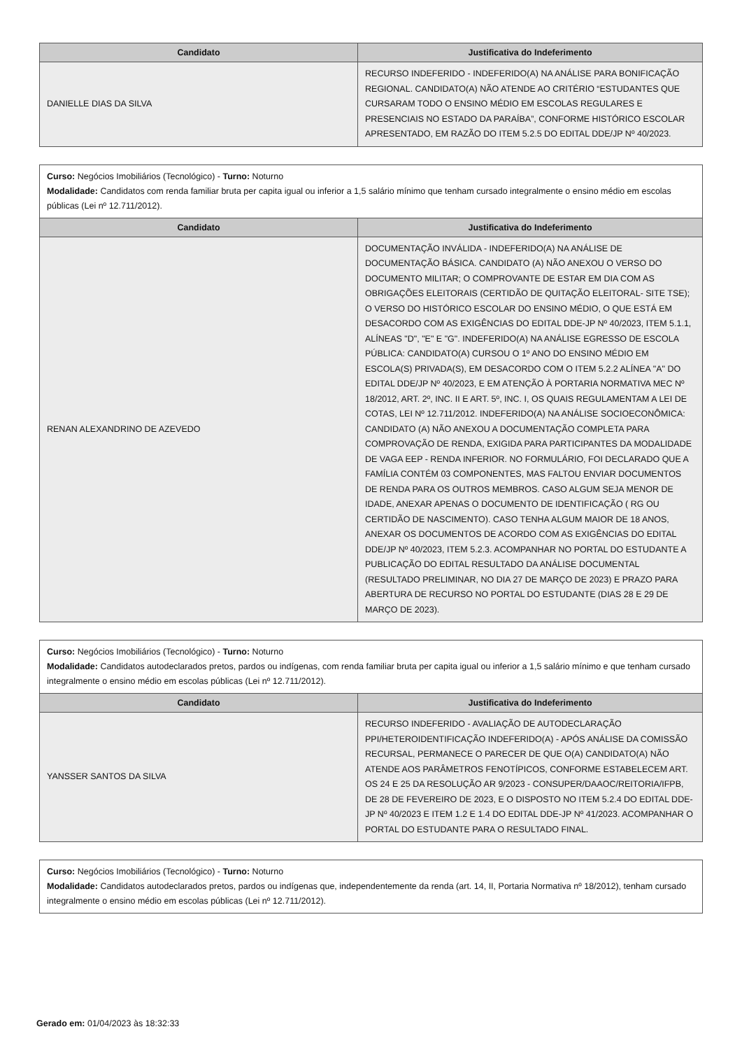| Candidato | Justificativa do Indeferimento |
| --- | --- |
| DANIELLE DIAS DA SILVA | RECURSO INDEFERIDO - INDEFERIDO(A) NA ANÁLISE PARA BONIFICAÇÃO REGIONAL. CANDIDATO(A) NÃO ATENDE AO CRITÉRIO “ESTUDANTES QUE CURSARAM TODO O ENSINO MÉDIO EM ESCOLAS REGULARES E PRESENCIAIS NO ESTADO DA PARAÍBA”, CONFORME HISTÓRICO ESCOLAR APRESENTADO, EM RAZÃO DO ITEM 5.2.5 DO EDITAL DDE/JP Nº 40/2023. |
| Curso: Negócios Imobiliários (Tecnológico) - Turno: Noturno Modalidade: Candidatos com renda familiar bruta per capita igual ou inferior a 1,5 salário mínimo que tenham cursado integralmente o ensino médio em escolas públicas (Lei nº 12.711/2012). | |
| Candidato | Justificativa do Indeferimento |
| RENAN ALEXANDRINO DE AZEVEDO | DOCUMENTAÇÃO INVÁLIDA - INDEFERIDO(A) NA ANÁLISE DE DOCUMENTAÇÃO BÁSICA. CANDIDATO (A) NÃO ANEXOU O VERSO DO DOCUMENTO MILITAR; O COMPROVANTE DE ESTAR EM DIA COM AS OBRIGAÇÕES ELEITORAIS (CERTIDÃO DE QUITAÇÃO ELEITORAL- SITE TSE); O VERSO DO HISTÓRICO ESCOLAR DO ENSINO MÉDIO, O QUE ESTÁ EM DESACORDO COM AS EXIGÊNCIAS DO EDITAL DDE-JP Nº 40/2023, ITEM 5.1.1, ALÍNEAS "D", "E" E "G". INDEFERIDO(A) NA ANÁLISE EGRESSO DE ESCOLA PÚBLICA: CANDIDATO(A) CURSOU O 1º ANO DO ENSINO MÉDIO EM ESCOLA(S) PRIVADA(S), EM DESACORDO COM O ITEM 5.2.2 ALÍNEA "A" DO EDITAL DDE/JP Nº 40/2023, E EM ATENÇÃO À PORTARIA NORMATIVA MEC Nº 18/2012, ART. 2º, INC. II E ART. 5º, INC. I, OS QUAIS REGULAMENTAM A LEI DE COTAS, LEI Nº 12.711/2012. INDEFERIDO(A) NA ANÁLISE SOCIOECONÔMICA: CANDIDATO (A) NÃO ANEXOU A DOCUMENTAÇÃO COMPLETA PARA COMPROVAÇÃO DE RENDA, EXIGIDA PARA PARTICIPANTES DA MODALIDADE DE VAGA EEP - RENDA INFERIOR. NO FORMULÁRIO, FOI DECLARADO QUE A FAMÍLIA CONTÉM 03 COMPONENTES, MAS FALTOU ENVIAR DOCUMENTOS DE RENDA PARA OS OUTROS MEMBROS. CASO ALGUM SEJA MENOR DE IDADE, ANEXAR APENAS O DOCUMENTO DE IDENTIFICAÇÃO ( RG OU CERTIDÃO DE NASCIMENTO). CASO TENHA ALGUM MAIOR DE 18 ANOS, ANEXAR OS DOCUMENTOS DE ACORDO COM AS EXIGÊNCIAS DO EDITAL DDE/JP Nº 40/2023, ITEM 5.2.3. ACOMPANHAR NO PORTAL DO ESTUDANTE A PUBLICAÇÃO DO EDITAL RESULTADO DA ANÁLISE DOCUMENTAL (RESULTADO PRELIMINAR, NO DIA 27 DE MARÇO DE 2023) E PRAZO PARA ABERTURA DE RECURSO NO PORTAL DO ESTUDANTE (DIAS 28 E 29 DE MARÇO DE 2023). |
| Curso: Negócios Imobiliários (Tecnológico) - Turno: Noturno Modalidade: Candidatos autodeclarados pretos, pardos ou indígenas, com renda familiar bruta per capita igual ou inferior a 1,5 salário mínimo e que tenham cursado integralmente o ensino médio em escolas públicas (Lei nº 12.711/2012). | |
| Candidato | Justificativa do Indeferimento |
| YANSSER SANTOS DA SILVA | RECURSO INDEFERIDO - AVALIAÇÃO DE AUTODECLARAÇÃO PPI/HETEROIDENTIFICAÇÃO INDEFERIDO(A) - APÓS ANÁLISE DA COMISSÃO RECURSAL, PERMANECE O PARECER DE QUE O(A) CANDIDATO(A) NÃO ATENDE AOS PARÂMETROS FENOTÍPICOS, CONFORME ESTABELECEM ART. OS 24 E 25 DA RESOLUÇÃO AR 9/2023 - CONSUPER/DAAOC/REITORIA/IFPB, DE 28 DE FEVEREIRO DE 2023, E O DISPOSTO NO ITEM 5.2.4 DO EDITAL DDE-JP Nº 40/2023 E ITEM 1.2 E 1.4 DO EDITAL DDE-JP Nº 41/2023. ACOMPANHAR O PORTAL DO ESTUDANTE PARA O RESULTADO FINAL. |
| Curso: Negócios Imobiliários (Tecnológico) - Turno: Noturno Modalidade: Candidatos autodeclarados pretos, pardos ou indígenas que, independentemente da renda (art. 14, II, Portaria Normativa nº 18/2012), tenham cursado integralmente o ensino médio em escolas públicas (Lei nº 12.711/2012). |
Gerado em: 01/04/2023 às 18:32:33